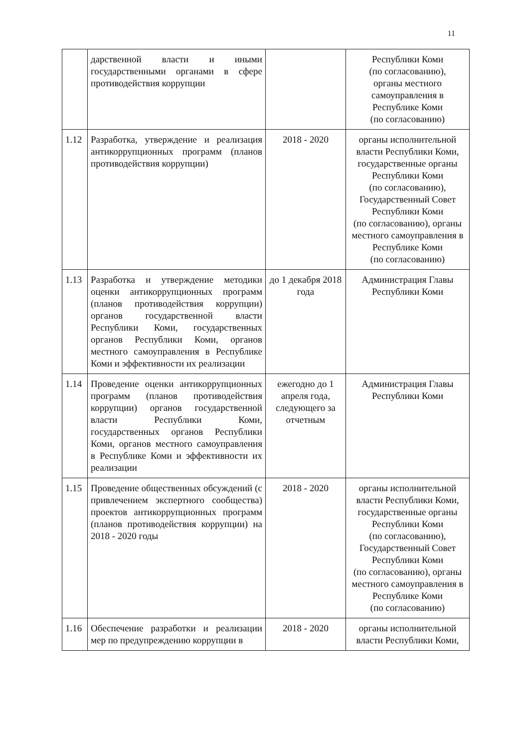11
| | дарственной власти и иными государственными органами в сфере противодействия коррупции | | Республики Коми (по согласованию), органы местного самоуправления в Республике Коми (по согласованию) |
| 1.12 | Разработка, утверждение и реализация антикоррупционных программ (планов противодействия коррупции) | 2018 - 2020 | органы исполнительной власти Республики Коми, государственные органы Республики Коми (по согласованию), Государственный Совет Республики Коми (по согласованию), органы местного самоуправления в Республике Коми (по согласованию) |
| 1.13 | Разработка и утверждение методики оценки антикоррупционных программ (планов противодействия коррупции) органов государственной власти Республики Коми, государственных органов Республики Коми, органов местного самоуправления в Республике Коми и эффективности их реализации | до 1 декабря 2018 года | Администрация Главы Республики Коми |
| 1.14 | Проведение оценки антикоррупционных программ (планов противодействия коррупции) органов государственной власти Республики Коми, государственных органов Республики Коми, органов местного самоуправления в Республике Коми и эффективности их реализации | ежегодно до 1 апреля года, следующего за отчетным | Администрация Главы Республики Коми |
| 1.15 | Проведение общественных обсуждений (с привлечением экспертного сообщества) проектов антикоррупционных программ (планов противодействия коррупции) на 2018 - 2020 годы | 2018 - 2020 | органы исполнительной власти Республики Коми, государственные органы Республики Коми (по согласованию), Государственный Совет Республики Коми (по согласованию), органы местного самоуправления в Республике Коми (по согласованию) |
| 1.16 | Обеспечение разработки и реализации мер по предупреждению коррупции в | 2018 - 2020 | органы исполнительной власти Республики Коми, |